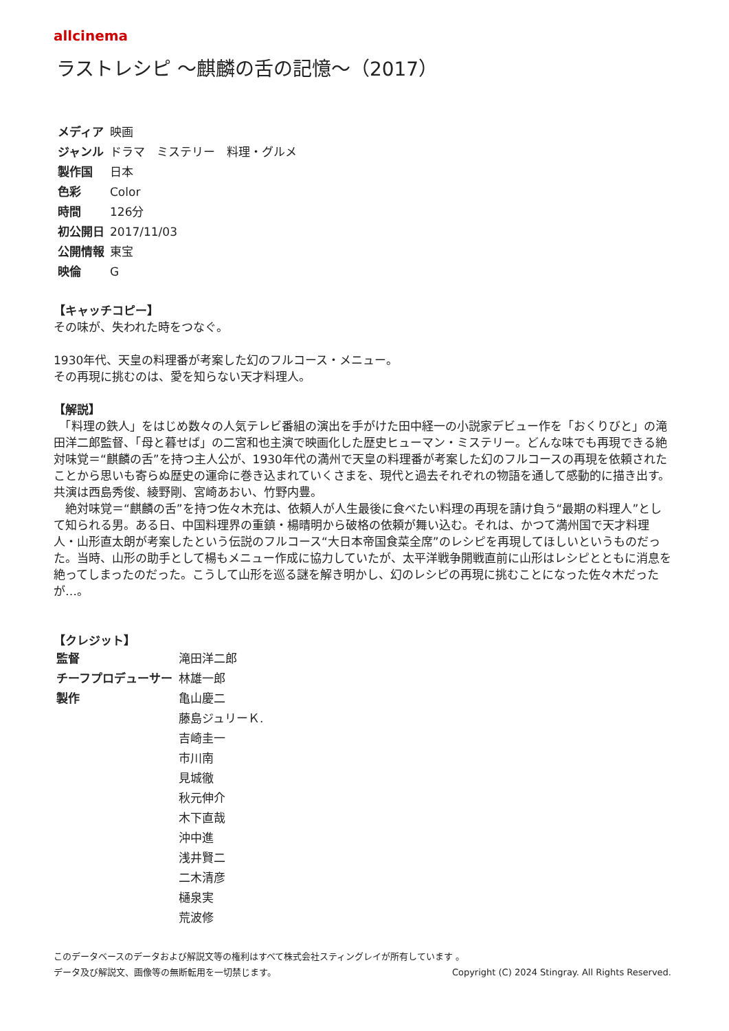allcinema
ラストレシピ ～麒麟の舌の記憶～（2017）
| メディア | 映画 |
| ジャンル | ドラマ ミステリー 料理・グルメ |
| 製作国 | 日本 |
| 色彩 | Color |
| 時間 | 126分 |
| 初公開日 | 2017/11/03 |
| 公開情報 | 東宝 |
| 映倫 | G |
【キャッチコピー】
その味が、失われた時をつなぐ。
1930年代、天皇の料理番が考案した幻のフルコース・メニュー。
その再現に挑むのは、愛を知らない天才料理人。
【解説】
　「料理の鉄人」をはじめ数々の人気テレビ番組の演出を手がけた田中経一の小説家デビュー作を「おくりびと」の滝田洋二郎監督、「母と暮せば」の二宮和也主演で映画化した歴史ヒューマン・ミステリー。どんな味でも再現できる絶対味覚＝“麒麟の舌”を持つ主人公が、1930年代の満州で天皇の料理番が考案した幻のフルコースの再現を依頼されたことから思いも寄らぬ歴史の運命に巻き込まれていくさまを、現代と過去それぞれの物語を通して感動的に描き出す。共演は西島秀俊、綾野剛、宮崎あおい、竹野内豊。
　絶対味覚＝“麒麟の舌”を持つ佐々木充は、依頼人が人生最後に食べたい料理の再現を請け負う“最期の料理人”として知られる男。ある日、中国料理界の重鎮・楊晴明から破格の依頼が舞い込む。それは、かつて満州国で天才料理人・山形直太朗が考案したという伝説のフルコース“大日本帝国食菜全席”のレシピを再現してほしいというものだった。当時、山形の助手として楊もメニュー作成に協力していたが、太平洋戦争開戦直前に山形はレシピとともに消息を絶ってしまったのだった。こうして山形を巡る謎を解き明かし、幻のレシピの再現に挑むことになった佐々木だったが…。
【クレジット】
| 監督 | 滝田洋二郎 |
| チーフプロデューサー | 林雄一郎 |
| 製作 | 亀山慶二 |
| | 藤島ジュリーＫ. |
| | 吉崎圭一 |
| | 市川南 |
| | 見城徹 |
| | 秋元伸介 |
| | 木下直哉 |
| | 沖中進 |
| | 浅井賢二 |
| | 二木清彦 |
| | 樋泉実 |
| | 荒波修 |
このデータベースのデータおよび解説文等の権利はすべて株式会社スティングレイが所有しています 。
データ及び解説文、画像等の無断転用を一切禁じます。 Copyright (C) 2024 Stingray. All Rights Reserved.